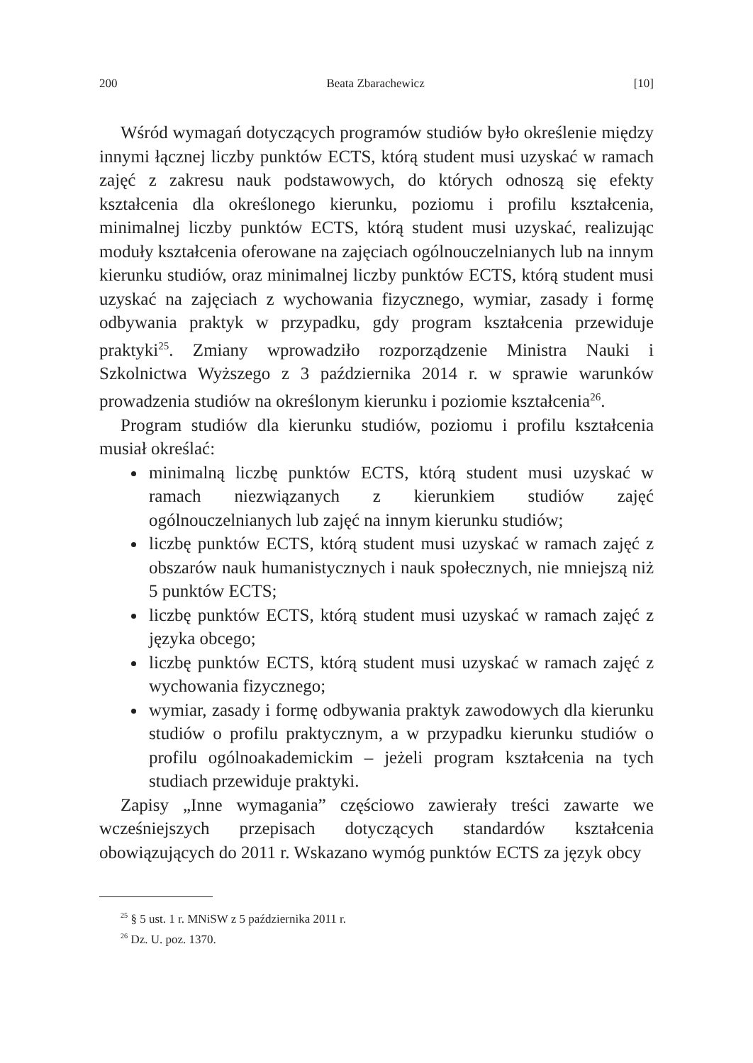200 Beata Zbarachewicz [10]
Wśród wymagań dotyczących programów studiów było określenie między innymi łącznej liczby punktów ECTS, którą student musi uzyskać w ramach zajęć z zakresu nauk podstawowych, do których odnoszą się efekty kształcenia dla określonego kierunku, poziomu i profilu kształcenia, minimalnej liczby punktów ECTS, którą student musi uzyskać, realizując moduły kształcenia oferowane na zajęciach ogólnouczelnianych lub na innym kierunku studiów, oraz minimalnej liczby punktów ECTS, którą student musi uzyskać na zajęciach z wychowania fizycznego, wymiar, zasady i formę odbywania praktyk w przypadku, gdy program kształcenia przewiduje praktyki<sup>25</sup>. Zmiany wprowadziło rozporządzenie Ministra Nauki i Szkolnictwa Wyższego z 3 października 2014 r. w sprawie warunków prowadzenia studiów na określonym kierunku i poziomie kształcenia<sup>26</sup>.
Program studiów dla kierunku studiów, poziomu i profilu kształcenia musiał określać:
minimalną liczbę punktów ECTS, którą student musi uzyskać w ramach niezwiązanych z kierunkiem studiów zajęć ogólnouczelnianych lub zajęć na innym kierunku studiów;
liczbę punktów ECTS, którą student musi uzyskać w ramach zajęć z obszarów nauk humanistycznych i nauk społecznych, nie mniejszą niż 5 punktów ECTS;
liczbę punktów ECTS, którą student musi uzyskać w ramach zajęć z języka obcego;
liczbę punktów ECTS, którą student musi uzyskać w ramach zajęć z wychowania fizycznego;
wymiar, zasady i formę odbywania praktyk zawodowych dla kierunku studiów o profilu praktycznym, a w przypadku kierunku studiów o profilu ogólnoakademickim – jeżeli program kształcenia na tych studiach przewiduje praktyki.
Zapisy „Inne wymagania” częściowo zawierały treści zawarte we wcześniejszych przepisach dotyczących standardów kształcenia obowiązujących do 2011 r. Wskazano wymóg punktów ECTS za język obcy
<sup>25</sup> § 5 ust. 1 r. MNiSW z 5 października 2011 r.
<sup>26</sup> Dz. U. poz. 1370.